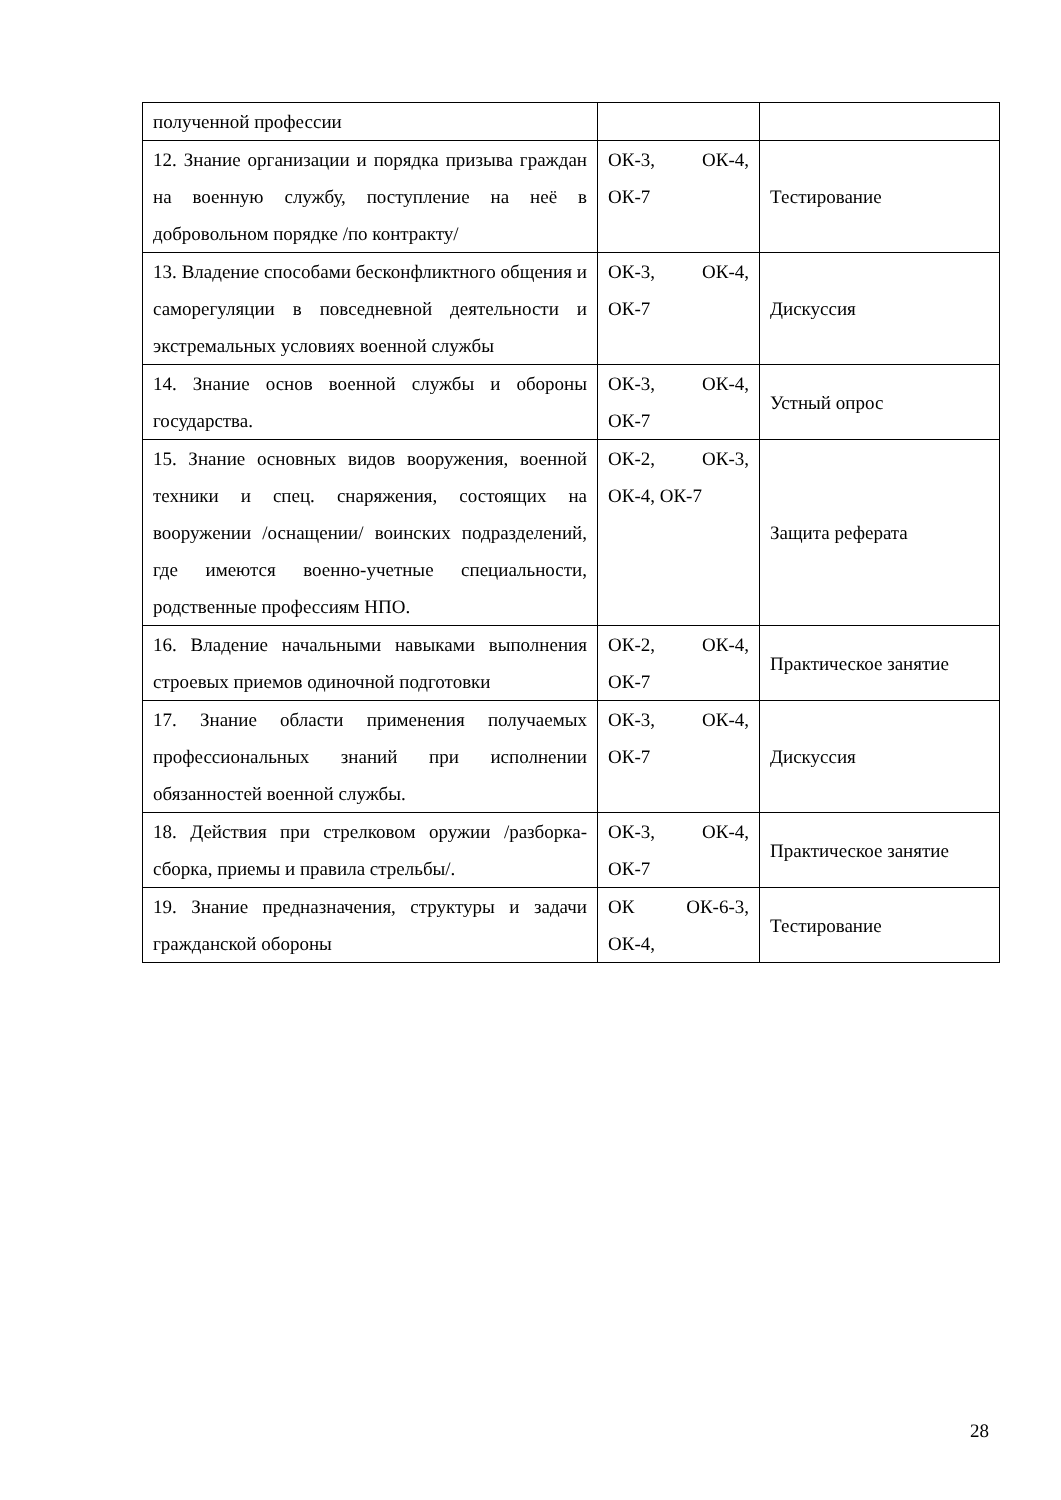| полученной профессии | | |
| 12. Знание организации и порядка призыва граждан на военную службу, поступление на неё в добровольном порядке /по контракту/ | ОК-3, ОК-4, ОК-7 | Тестирование |
| 13. Владение способами бесконфликтного общения и саморегуляции в повседневной деятельности и экстремальных условиях военной службы | ОК-3, ОК-4, ОК-7 | Дискуссия |
| 14. Знание основ военной службы и обороны государства. | ОК-3, ОК-4, ОК-7 | Устный опрос |
| 15. Знание основных видов вооружения, военной техники и спец. снаряжения, состоящих на вооружении /оснащении/ воинских подразделений, где имеются военно-учетные специальности, родственные профессиям НПО. | ОК-2, ОК-3, ОК-4, ОК-7 | Защита реферата |
| 16. Владение начальными навыками выполнения строевых приемов одиночной подготовки | ОК-2, ОК-4, ОК-7 | Практическое занятие |
| 17. Знание области применения получаемых профессиональных знаний при исполнении обязанностей военной службы. | ОК-3, ОК-4, ОК-7 | Дискуссия |
| 18. Действия при стрелковом оружии /разборка-сборка, приемы и правила стрельбы/. | ОК-3, ОК-4, ОК-7 | Практическое занятие |
| 19. Знание предназначения, структуры и задачи гражданской обороны | ОК ОК-6-3, ОК-4, | Тестирование |
28